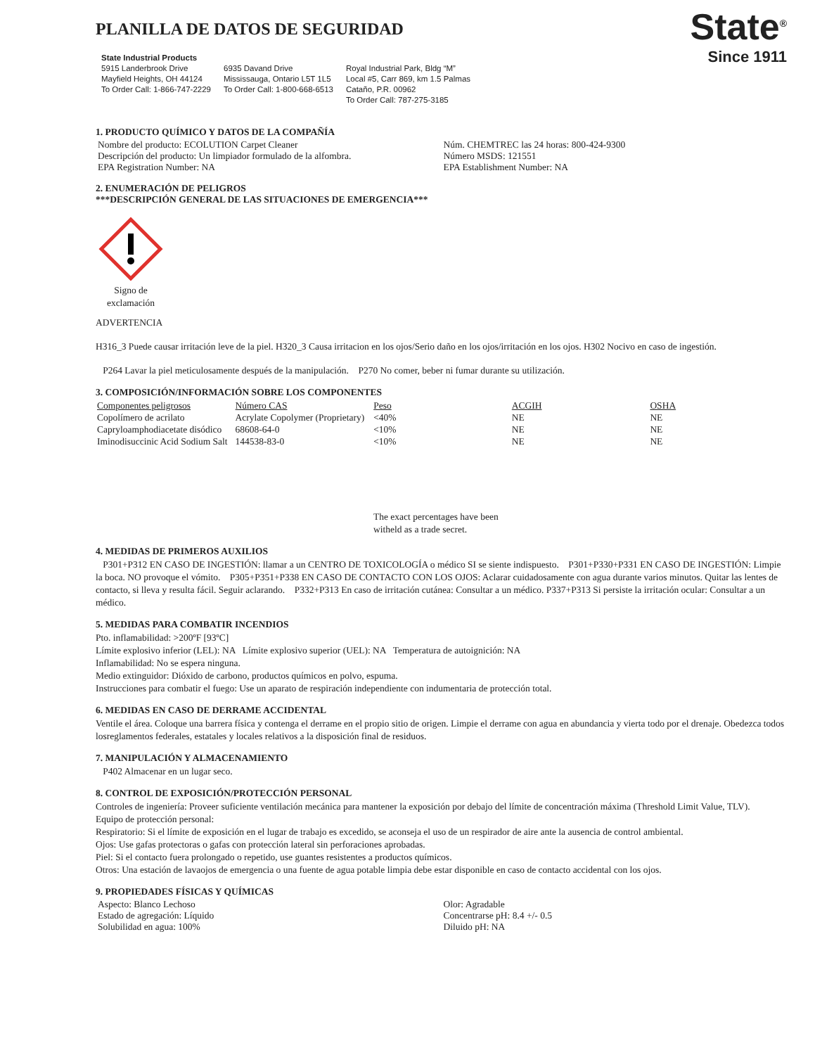PLANILLA DE DATOS DE SEGURIDAD
State Industrial Products
5915 Landerbrook Drive
Mayfield Heights, OH 44124
To Order Call: 1-866-747-2229
6935 Davand Drive
Mississauga, Ontario L5T 1L5
To Order Call: 1-800-668-6513
Royal Industrial Park, Bldg “M”
Local #5, Carr 869, km 1.5 Palmas
Cataño, P.R. 00962
To Order Call: 787-275-3185
State<sup>®</sup>
Since 1911
1. PRODUCTO QUÍMICO Y DATOS DE LA COMPAÑÍA
Nombre del producto: ECOLUTION Carpet Cleaner
Descripción del producto: Un limpiador formulado de la alfombra.
EPA Registration Number: NA
Núm. CHEMTREC las 24 horas: 800-424-9300
Número MSDS: 121551
EPA Establishment Number: NA
2. ENUMERACIÓN DE PELIGROS
***DESCRIPCIÓN GENERAL DE LAS SITUACIONES DE EMERGENCIA***
Signo de exclamación
ADVERTENCIA
H316_3 Puede causar irritación leve de la piel. H320_3 Causa irritacion en los ojos/Serio daño en los ojos/irritación en los ojos. H302 Nocivo en caso de ingestión.
P264 Lavar la piel meticulosamente después de la manipulación. P270 No comer, beber ni fumar durante su utilización.
3. COMPOSICIÓN/INFORMACIÓN SOBRE LOS COMPONENTES
| Componentes peligrosos | Número CAS | Peso | ACGIH | OSHA |
| --- | --- | --- | --- | --- |
| Copolímero de acrilato | Acrylate Copolymer (Proprietary) | <40% | NE | NE |
| Capryloamphodiacetate disódico | 68608-64-0 | <10% | NE | NE |
| Iminodisuccinic Acid Sodium Salt | 144538-83-0 | <10% | NE | NE |
The exact percentages have been witheld as a trade secret.
4. MEDIDAS DE PRIMEROS AUXILIOS
P301+P312 EN CASO DE INGESTIÓN: llamar a un CENTRO DE TOXICOLOGÍA o médico SI se siente indispuesto. P301+P330+P331 EN CASO DE INGESTIÓN: Limpie la boca. NO provoque el vómito. P305+P351+P338 EN CASO DE CONTACTO CON LOS OJOS: Aclarar cuidadosamente con agua durante varios minutos. Quitar las lentes de contacto, si lleva y resulta fácil. Seguir aclarando. P332+P313 En caso de irritación cutánea: Consultar a un médico. P337+P313 Si persiste la irritación ocular: Consultar a un médico.
5. MEDIDAS PARA COMBATIR INCENDIOS
Pto. inflamabilidad: >200ºF [93ºC]
Límite explosivo inferior (LEL): NA Límite explosivo superior (UEL): NA Temperatura de autoignición: NA
Inflamabilidad: No se espera ninguna.
Medio extinguidor: Dióxido de carbono, productos químicos en polvo, espuma.
Instrucciones para combatir el fuego: Use un aparato de respiración independiente con indumentaria de protección total.
6. MEDIDAS EN CASO DE DERRAME ACCIDENTAL
Ventile el área. Coloque una barrera física y contenga el derrame en el propio sitio de origen. Limpie el derrame con agua en abundancia y vierta todo por el drenaje. Obedezca todos losreglamentos federales, estatales y locales relativos a la disposición final de residuos.
7. MANIPULACIÓN Y ALMACENAMIENTO
P402 Almacenar en un lugar seco.
8. CONTROL DE EXPOSICIÓN/PROTECCIÓN PERSONAL
Controles de ingeniería: Proveer suficiente ventilación mecánica para mantener la exposición por debajo del límite de concentración máxima (Threshold Limit Value, TLV).
Equipo de protección personal:
Respiratorio: Si el límite de exposición en el lugar de trabajo es excedido, se aconseja el uso de un respirador de aire ante la ausencia de control ambiental.
Ojos: Use gafas protectoras o gafas con protección lateral sin perforaciones aprobadas.
Piel: Si el contacto fuera prolongado o repetido, use guantes resistentes a productos químicos.
Otros: Una estación de lavaojos de emergencia o una fuente de agua potable limpia debe estar disponible en caso de contacto accidental con los ojos.
9. PROPIEDADES FÍSICAS Y QUÍMICAS
Aspecto: Blanco Lechoso
Estado de agregación: Líquido
Solubilidad en agua: 100%
Olor: Agradable
Concentrarse pH: 8.4 +/- 0.5
Diluido pH: NA